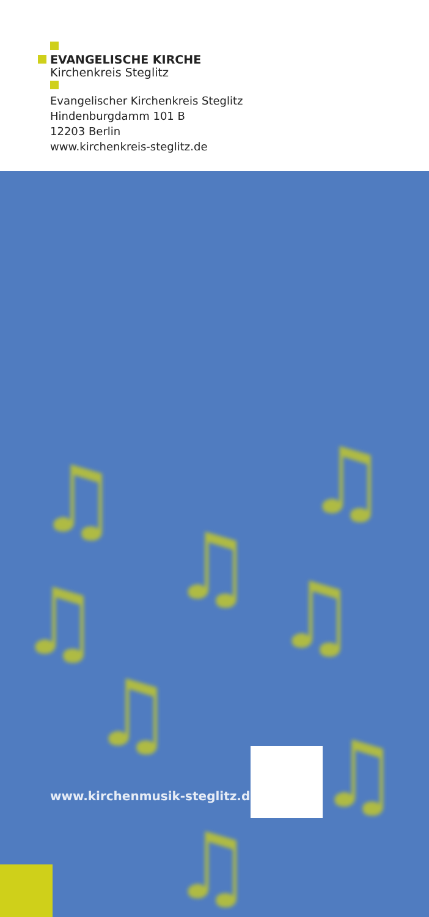EVANGELISCHE KIRCHE
Kirchenkreis Steglitz
Evangelischer Kirchenkreis Steglitz
Hindenburgdamm 101 B
12203 Berlin
www.kirchenkreis-steglitz.de
♫
♫
♫
♫ ♫
♫
♫
♫
www.kirchenmusik-steglitz.de